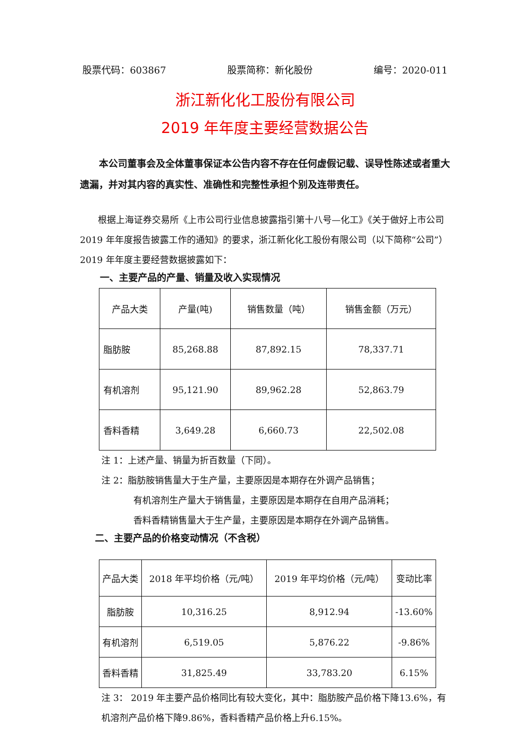股票代码：603867 股票简称：新化股份 编号：2020-011
浙江新化化工股份有限公司
2019 年年度主要经营数据公告
本公司董事会及全体董事保证本公告内容不存在任何虚假记载、误导性陈述或者重大遗漏，并对其内容的真实性、准确性和完整性承担个别及连带责任。
根据上海证券交易所《上市公司行业信息披露指引第十八号—化工》《关于做好上市公司 2019 年年度报告披露工作的通知》的要求，浙江新化化工股份有限公司（以下简称“公司”）2019 年年度主要经营数据披露如下：
一、主要产品的产量、销量及收入实现情况
| 产品大类 | 产量(吨) | 销售数量（吨） | 销售金额（万元） |
| 脂肪胺 | 85,268.88 | 87,892.15 | 78,337.71 |
| 有机溶剂 | 95,121.90 | 89,962.28 | 52,863.79 |
| 香料香精 | 3,649.28 | 6,660.73 | 22,502.08 |
注 1：上述产量、销量为折百数量（下同）。
注 2：脂肪胺销售量大于生产量，主要原因是本期存在外调产品销售；
有机溶剂生产量大于销售量，主要原因是本期存在自用产品消耗；
香料香精销售量大于生产量，主要原因是本期存在外调产品销售。
二、主要产品的价格变动情况（不含税）
| 产品大类 | 2018 年平均价格（元/吨） | 2019 年平均价格（元/吨） | 变动比率 |
| 脂肪胺 | 10,316.25 | 8,912.94 | -13.60% |
| 有机溶剂 | 6,519.05 | 5,876.22 | -9.86% |
| 香料香精 | 31,825.49 | 33,783.20 | 6.15% |
注 3： 2019 年主要产品价格同比有较大变化，其中：脂肪胺产品价格下降13.6%，有机溶剂产品价格下降9.86%，香料香精产品价格上升6.15%。